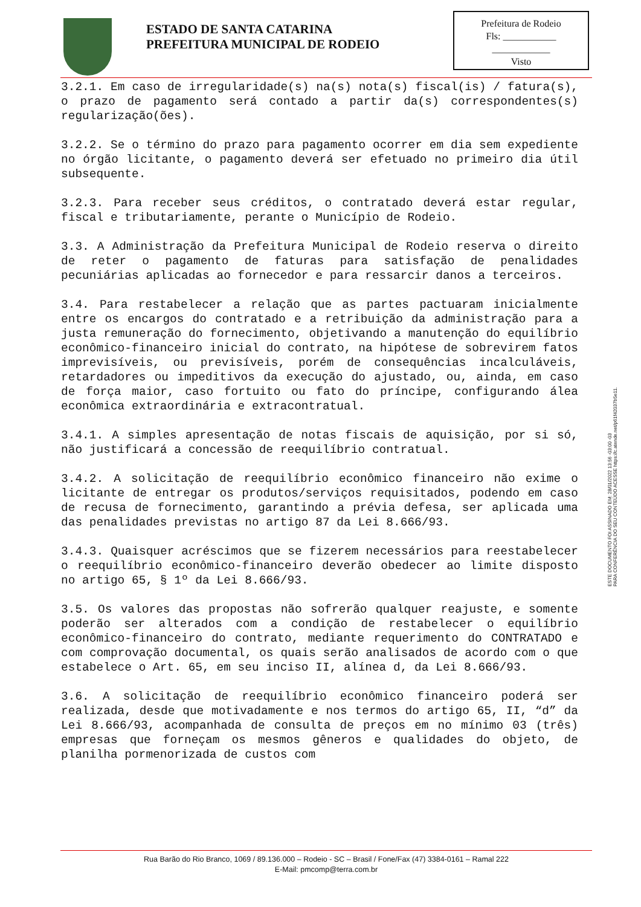ESTADO DE SANTA CATARINA
PREFEITURA MUNICIPAL DE RODEIO
Prefeitura de Rodeio
Fls: ___________
____________
Visto
3.2.1. Em caso de irregularidade(s) na(s) nota(s) fiscal(is) / fatura(s), o prazo de pagamento será contado a partir da(s) correspondentes(s) regularização(ões).
3.2.2. Se o término do prazo para pagamento ocorrer em dia sem expediente no órgão licitante, o pagamento deverá ser efetuado no primeiro dia útil subsequente.
3.2.3. Para receber seus créditos, o contratado deverá estar regular, fiscal e tributariamente, perante o Município de Rodeio.
3.3. A Administração da Prefeitura Municipal de Rodeio reserva o direito de reter o pagamento de faturas para satisfação de penalidades pecuniárias aplicadas ao fornecedor e para ressarcir danos a terceiros.
3.4. Para restabelecer a relação que as partes pactuaram inicialmente entre os encargos do contratado e a retribuição da administração para a justa remuneração do fornecimento, objetivando a manutenção do equilíbrio econômico-financeiro inicial do contrato, na hipótese de sobrevirem fatos imprevisíveis, ou previsíveis, porém de consequências incalculáveis, retardadores ou impeditivos da execução do ajustado, ou, ainda, em caso de força maior, caso fortuito ou fato do príncipe, configurando álea econômica extraordinária e extracontratual.
3.4.1. A simples apresentação de notas fiscais de aquisição, por si só, não justificará a concessão de reequilíbrio contratual.
3.4.2. A solicitação de reequilíbrio econômico financeiro não exime o licitante de entregar os produtos/serviços requisitados, podendo em caso de recusa de fornecimento, garantindo a prévia defesa, ser aplicada uma das penalidades previstas no artigo 87 da Lei 8.666/93.
3.4.3. Quaisquer acréscimos que se fizerem necessários para reestabelecer o reequilíbrio econômico-financeiro deverão obedecer ao limite disposto no artigo 65, § 1º da Lei 8.666/93.
3.5. Os valores das propostas não sofrerão qualquer reajuste, e somente poderão ser alterados com a condição de restabelecer o equilíbrio econômico-financeiro do contrato, mediante requerimento do CONTRATADO e com comprovação documental, os quais serão analisados de acordo com o que estabelece o Art. 65, em seu inciso II, alínea d, da Lei 8.666/93.
3.6. A solicitação de reequilíbrio econômico financeiro poderá ser realizada, desde que motivadamente e nos termos do artigo 65, II, “d” da Lei 8.666/93, acompanhada de consulta de preços em no mínimo 03 (três) empresas que forneçam os mesmos gêneros e qualidades do objeto, de planilha pormenorizada de custos com
ESTE DOCUMENTO FOI ASSINADO EM: 28/01/2022 13:56 -03:00 -03
PARA CONFERÊNCIA DO SEU CONTEÚDO ACESSE https://c.atende.net/p61f42037b5e11.
Rua Barão do Rio Branco, 1069 / 89.136.000 – Rodeio - SC – Brasil / Fone/Fax (47) 3384-0161 – Ramal 222
E-Mail: pmcomp@terra.com.br